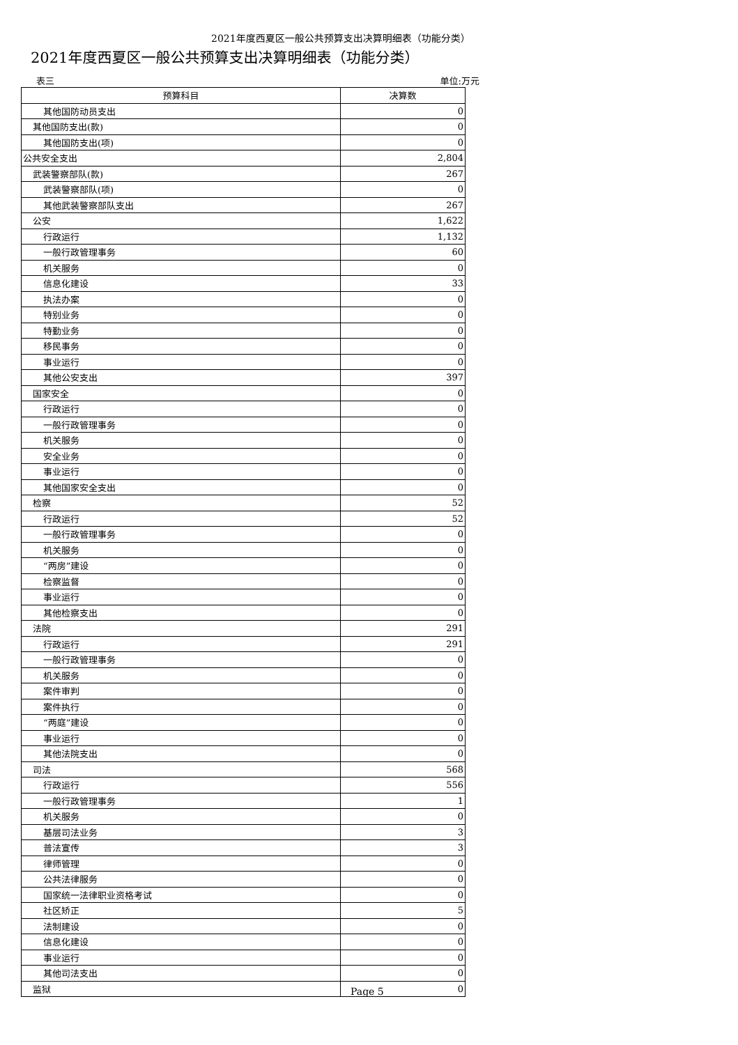2021年度西夏区一般公共预算支出决算明细表（功能分类）
2021年度西夏区一般公共预算支出决算明细表（功能分类）
表三 单位:万元
| 预算科目 | 决算数 |
| --- | --- |
| 其他国防动员支出 | 0 |
| 其他国防支出(款) | 0 |
| 其他国防支出(项) | 0 |
| 公共安全支出 | 2,804 |
| 武装警察部队(款) | 267 |
| 武装警察部队(项) | 0 |
| 其他武装警察部队支出 | 267 |
| 公安 | 1,622 |
| 行政运行 | 1,132 |
| 一般行政管理事务 | 60 |
| 机关服务 | 0 |
| 信息化建设 | 33 |
| 执法办案 | 0 |
| 特别业务 | 0 |
| 特勤业务 | 0 |
| 移民事务 | 0 |
| 事业运行 | 0 |
| 其他公安支出 | 397 |
| 国家安全 | 0 |
| 行政运行 | 0 |
| 一般行政管理事务 | 0 |
| 机关服务 | 0 |
| 安全业务 | 0 |
| 事业运行 | 0 |
| 其他国家安全支出 | 0 |
| 检察 | 52 |
| 行政运行 | 52 |
| 一般行政管理事务 | 0 |
| 机关服务 | 0 |
| “两房”建设 | 0 |
| 检察监督 | 0 |
| 事业运行 | 0 |
| 其他检察支出 | 0 |
| 法院 | 291 |
| 行政运行 | 291 |
| 一般行政管理事务 | 0 |
| 机关服务 | 0 |
| 案件审判 | 0 |
| 案件执行 | 0 |
| “两庭”建设 | 0 |
| 事业运行 | 0 |
| 其他法院支出 | 0 |
| 司法 | 568 |
| 行政运行 | 556 |
| 一般行政管理事务 | 1 |
| 机关服务 | 0 |
| 基层司法业务 | 3 |
| 普法宣传 | 3 |
| 律师管理 | 0 |
| 公共法律服务 | 0 |
| 国家统一法律职业资格考试 | 0 |
| 社区矫正 | 5 |
| 法制建设 | 0 |
| 信息化建设 | 0 |
| 事业运行 | 0 |
| 其他司法支出 | 0 |
| 监狱 | 0 |
Page 5